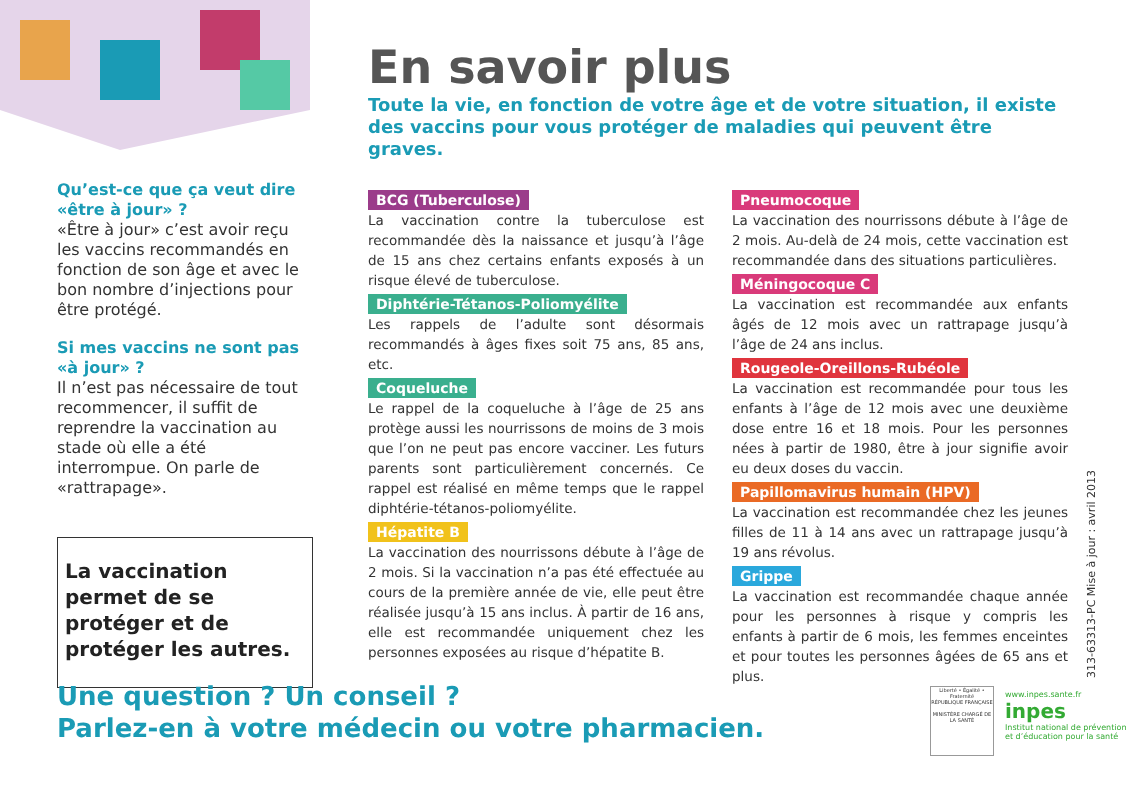Qu’est-ce que ça veut dire «être à jour» ?
«Être à jour» c’est avoir reçu les vaccins recommandés en fonction de son âge et avec le bon nombre d’injections pour être protégé.
Si mes vaccins ne sont pas «à jour» ?
Il n’est pas nécessaire de tout recommencer, il suffit de reprendre la vaccination au stade où elle a été interrompue. On parle de «rattrapage».
La vaccination permet de se protéger et de protéger les autres.
En savoir plus
Toute la vie, en fonction de votre âge et de votre situation, il existe des vaccins pour vous protéger de maladies qui peuvent être graves.
BCG (Tuberculose)
La vaccination contre la tuberculose est recommandée dès la naissance et jusqu’à l’âge de 15 ans chez certains enfants exposés à un risque élevé de tuberculose.
Diphtérie-Tétanos-Poliomyélite
Les rappels de l’adulte sont désormais recommandés à âges fixes soit 75 ans, 85 ans, etc.
Coqueluche
Le rappel de la coqueluche à l’âge de 25 ans protège aussi les nourrissons de moins de 3 mois que l’on ne peut pas encore vacciner. Les futurs parents sont particulièrement concernés. Ce rappel est réalisé en même temps que le rappel diphtérie-tétanos-poliomyélite.
Hépatite B
La vaccination des nourrissons débute à l’âge de 2 mois. Si la vaccination n’a pas été effectuée au cours de la première année de vie, elle peut être réalisée jusqu’à 15 ans inclus. À partir de 16 ans, elle est recommandée uniquement chez les personnes exposées au risque d’hépatite B.
Pneumocoque
La vaccination des nourrissons débute à l’âge de 2 mois. Au-delà de 24 mois, cette vaccination est recommandée dans des situations particulières.
Méningocoque C
La vaccination est recommandée aux enfants âgés de 12 mois avec un rattrapage jusqu’à l’âge de 24 ans inclus.
Rougeole-Oreillons-Rubéole
La vaccination est recommandée pour tous les enfants à l’âge de 12 mois avec une deuxième dose entre 16 et 18 mois. Pour les personnes nées à partir de 1980, être à jour signifie avoir eu deux doses du vaccin.
Papillomavirus humain (HPV)
La vaccination est recommandée chez les jeunes filles de 11 à 14 ans avec un rattrapage jusqu’à 19 ans révolus.
Grippe
La vaccination est recommandée chaque année pour les personnes à risque y compris les enfants à partir de 6 mois, les femmes enceintes et pour toutes les personnes âgées de 65 ans et plus.
Une question ? Un conseil ?
Parlez-en à votre médecin ou votre pharmacien.
313-63313-PC Mise à jour : avril 2013
Liberté • Égalité • Fraternité
RÉPUBLIQUE FRANÇAISE
MINISTÈRE CHARGÉ DE LA SANTÉ
www.inpes.sante.fr
inpes
Institut national de prévention et d’éducation pour la santé